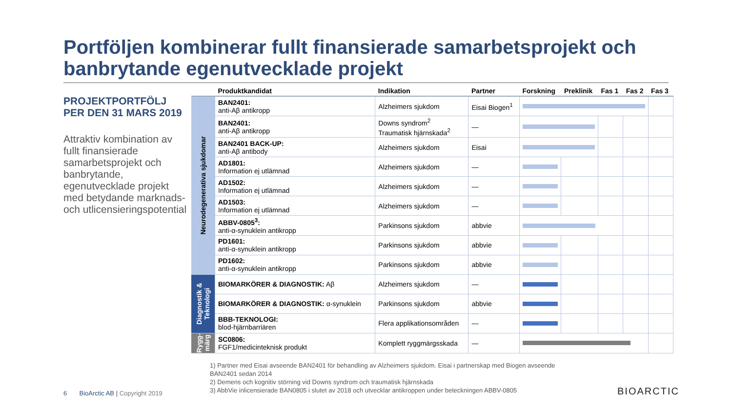Portföljen kombinerar fullt finansierade samarbetsprojekt och banbrytande egenutvecklade projekt
PROJEKTPORTFÖLJ PER DEN 31 MARS 2019
Attraktiv kombination av fullt finansierade samarbetsprojekt och banbrytande, egenutvecklade projekt med betydande marknads- och utlicensieringspotential
| | Produktkandidat | Indikation | Partner | Forskning | Preklinik | Fas 1 | Fas 2 | Fas 3 |
| --- | --- | --- | --- | --- | --- | --- | --- | --- |
| Neurodegenerativa sjukdomar | BAN2401: anti-Aβ antikropp | Alzheimers sjukdom | Eisai Biogen<sup>1</sup> | | | | | |
| | BAN2401: anti-Aβ antikropp | Downs syndrom<sup>2</sup> Traumatisk hjärnskada<sup>2</sup> | — | | | | | |
| | BAN2401 BACK-UP: anti-Aβ antibody | Alzheimers sjukdom | Eisai | | | | | |
| | AD1801: Information ej utlämnad | Alzheimers sjukdom | — | | | | | |
| | AD1502: Information ej utlämnad | Alzheimers sjukdom | — | | | | | |
| | AD1503: Information ej utlämnad | Alzheimers sjukdom | — | | | | | |
| | ABBV-0805<sup>3</sup>: anti-α-synuklein antikropp | Parkinsons sjukdom | abbvie | | | | | |
| | PD1601: anti-α-synuklein antikropp | Parkinsons sjukdom | abbvie | | | | | |
| | PD1602: anti-α-synuklein antikropp | Parkinsons sjukdom | abbvie | | | | | |
| Diagnostik & Teknologi | BIOMARKÖRER & DIAGNOSTIK: Aβ | Alzheimers sjukdom | — | | | | | |
| | BIOMARKÖRER & DIAGNOSTIK: α-synuklein | Parkinsons sjukdom | abbvie | | | | | |
| | BBB-TEKNOLOGI: blod-hjärnbarriären | Flera applikationsområden | — | | | | | |
| Rygg-märg | SC0806: FGF1/medicinteknisk produkt | Komplett ryggmärgsskada | — | | | | | |
1) Partner med Eisai avseende BAN2401 för behandling av Alzheimers sjukdom. Eisai i partnerskap med Biogen avseende BAN2401 sedan 2014
2) Demens och kognitiv störning vid Downs syndrom och traumatisk hjärnskada
3) AbbVie inlicensierade BAN0805 i slutet av 2018 och utvecklar antikroppen under beteckningen ABBV-0805
6 BioArctic AB | Copyright 2019
BIOARCTIC